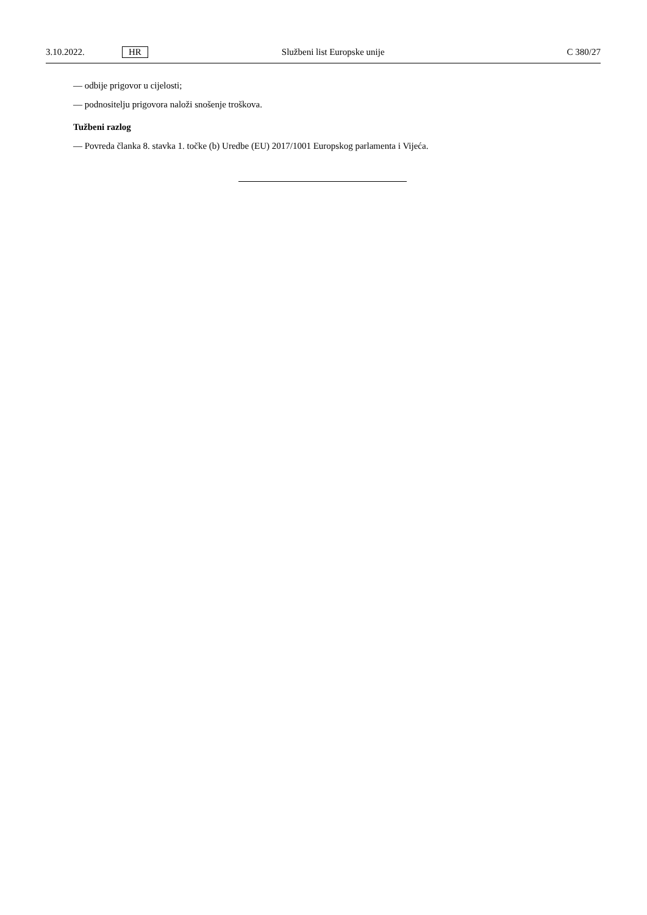3.10.2022. HR Službeni list Europske unije C 380/27
— odbije prigovor u cijelosti;
— podnositelju prigovora naloži snošenje troškova.
Tužbeni razlog
— Povreda članka 8. stavka 1. točke (b) Uredbe (EU) 2017/1001 Europskog parlamenta i Vijeća.